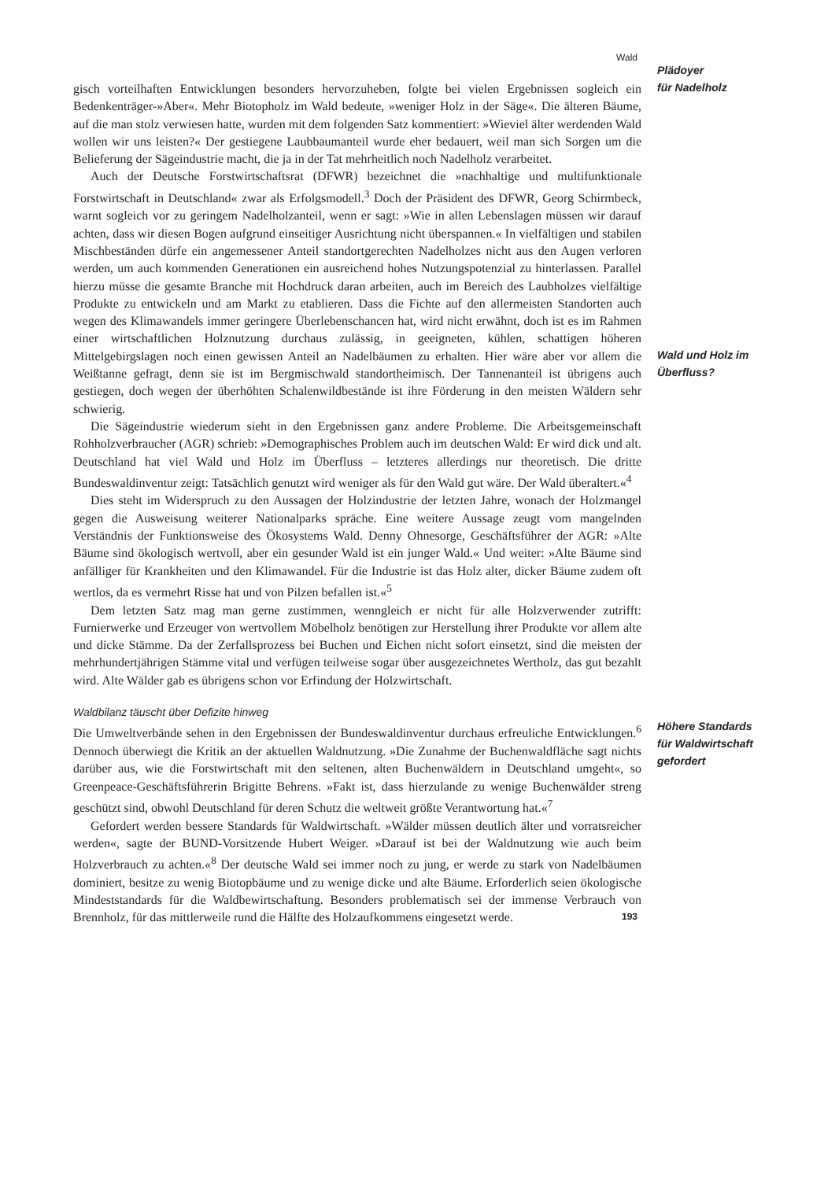Wald
gisch vorteilhaften Entwicklungen besonders hervorzuheben, folgte bei vielen Ergebnissen sogleich ein Bedenkenträger-»Aber«. Mehr Biotopholz im Wald bedeute, »weniger Holz in der Säge«. Die älteren Bäume, auf die man stolz verwiesen hatte, wurden mit dem folgenden Satz kommentiert: »Wieviel älter werdenden Wald wollen wir uns leisten?« Der gestiegene Laubbaumanteil wurde eher bedauert, weil man sich Sorgen um die Belieferung der Sägeindustrie macht, die ja in der Tat mehrheitlich noch Nadelholz verarbeitet.
Auch der Deutsche Forstwirtschaftsrat (DFWR) bezeichnet die »nachhaltige und multifunktionale Forstwirtschaft in Deutschland« zwar als Erfolgsmodell.<sup>3</sup> Doch der Präsident des DFWR, Georg Schirmbeck, warnt sogleich vor zu geringem Nadelholzanteil, wenn er sagt: »Wie in allen Lebenslagen müssen wir darauf achten, dass wir diesen Bogen aufgrund einseitiger Ausrichtung nicht überspannen.« In vielfältigen und stabilen Mischbeständen dürfe ein angemessener Anteil standortgerechten Nadelholzes nicht aus den Augen verloren werden, um auch kommenden Generationen ein ausreichend hohes Nutzungspotenzial zu hinterlassen. Parallel hierzu müsse die gesamte Branche mit Hochdruck daran arbeiten, auch im Bereich des Laubholzes vielfältige Produkte zu entwickeln und am Markt zu etablieren. Dass die Fichte auf den allermeisten Standorten auch wegen des Klimawandels immer geringere Überlebenschancen hat, wird nicht erwähnt, doch ist es im Rahmen einer wirtschaftlichen Holznutzung durchaus zulässig, in geeigneten, kühlen, schattigen höheren Mittelgebirgslagen noch einen gewissen Anteil an Nadelbäumen zu erhalten. Hier wäre aber vor allem die Weißtanne gefragt, denn sie ist im Bergmischwald standortheimisch. Der Tannenanteil ist übrigens auch gestiegen, doch wegen der überhöhten Schalenwildbestände ist ihre Förderung in den meisten Wäldern sehr schwierig.
Die Sägeindustrie wiederum sieht in den Ergebnissen ganz andere Probleme. Die Arbeitsgemeinschaft Rohholzverbraucher (AGR) schrieb: »Demographisches Problem auch im deutschen Wald: Er wird dick und alt. Deutschland hat viel Wald und Holz im Überfluss – letzteres allerdings nur theoretisch. Die dritte Bundeswaldinventur zeigt: Tatsächlich genutzt wird weniger als für den Wald gut wäre. Der Wald überaltert.«<sup>4</sup>
Dies steht im Widerspruch zu den Aussagen der Holzindustrie der letzten Jahre, wonach der Holzmangel gegen die Ausweisung weiterer Nationalparks spräche. Eine weitere Aussage zeugt vom mangelnden Verständnis der Funktionsweise des Ökosystems Wald. Denny Ohnesorge, Geschäftsführer der AGR: »Alte Bäume sind ökologisch wertvoll, aber ein gesunder Wald ist ein junger Wald.« Und weiter: »Alte Bäume sind anfälliger für Krankheiten und den Klimawandel. Für die Industrie ist das Holz alter, dicker Bäume zudem oft wertlos, da es vermehrt Risse hat und von Pilzen befallen ist.«<sup>5</sup>
Dem letzten Satz mag man gerne zustimmen, wenngleich er nicht für alle Holzverwender zutrifft: Furnierwerke und Erzeuger von wertvollem Möbelholz benötigen zur Herstellung ihrer Produkte vor allem alte und dicke Stämme. Da der Zerfallsprozess bei Buchen und Eichen nicht sofort einsetzt, sind die meisten der mehrhundertjährigen Stämme vital und verfügen teilweise sogar über ausgezeichnetes Wertholz, das gut bezahlt wird. Alte Wälder gab es übrigens schon vor Erfindung der Holzwirtschaft.
Waldbilanz täuscht über Defizite hinweg
Die Umweltverbände sehen in den Ergebnissen der Bundeswaldinventur durchaus erfreuliche Entwicklungen.<sup>6</sup> Dennoch überwiegt die Kritik an der aktuellen Waldnutzung. »Die Zunahme der Buchenwaldfläche sagt nichts darüber aus, wie die Forstwirtschaft mit den seltenen, alten Buchenwäldern in Deutschland umgeht«, so Greenpeace-Geschäftsführerin Brigitte Behrens. »Fakt ist, dass hierzulande zu wenige Buchenwälder streng geschützt sind, obwohl Deutschland für deren Schutz die weltweit größte Verantwortung hat.«<sup>7</sup>
Gefordert werden bessere Standards für Waldwirtschaft. »Wälder müssen deutlich älter und vorratsreicher werden«, sagte der BUND-Vorsitzende Hubert Weiger. »Darauf ist bei der Waldnutzung wie auch beim Holzverbrauch zu achten.«<sup>8</sup> Der deutsche Wald sei immer noch zu jung, er werde zu stark von Nadelbäumen dominiert, besitze zu wenig Biotopbäume und zu wenige dicke und alte Bäume. Erforderlich seien ökologische Mindeststandards für die Waldbewirtschaftung. Besonders problematisch sei der immense Verbrauch von Brennholz, für das mittlerweile rund die Hälfte des Holzaufkommens eingesetzt werde.
Plädoyer
für Nadelholz
Wald und Holz im
Überfluss?
Höhere Standards
für Waldwirtschaft
gefordert
193